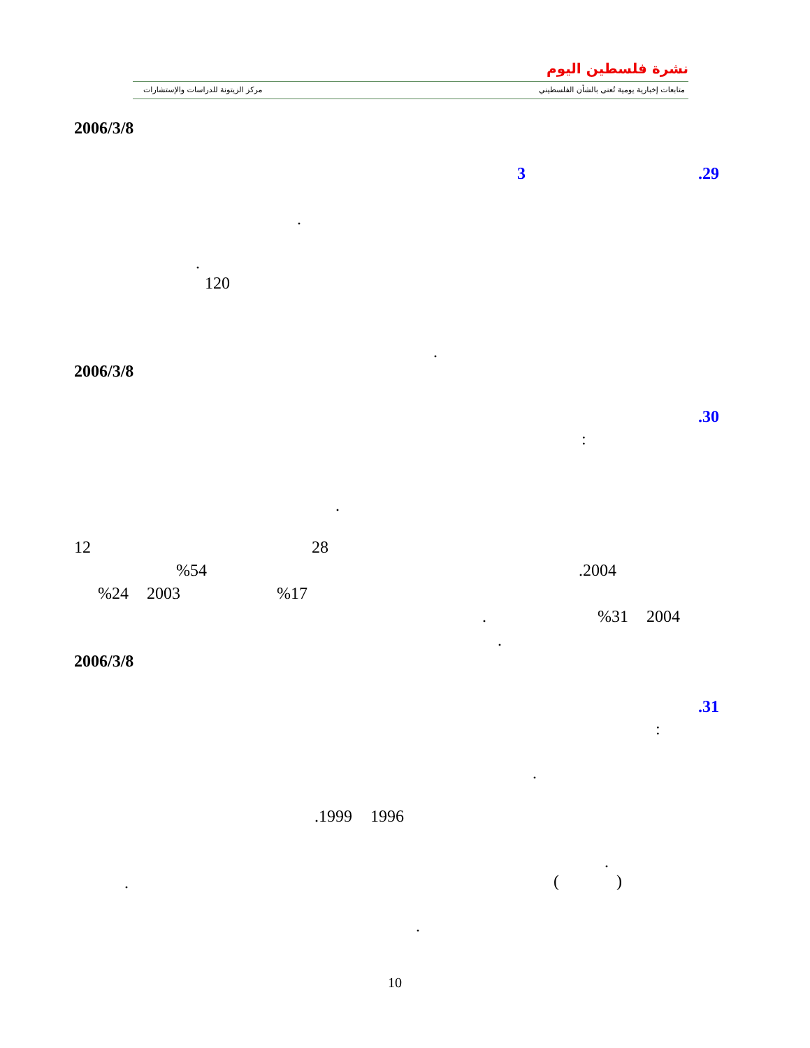مركز الزيتونة للدراسات والإستشارات
نشرة فلسطين اليوم
متابعات إخبارية يومية تُعنى بالشأن الفلسطيني
2006/3/8
.29 3
.
.
120
.
2006/3/8
.30
:
.
12 28
%54 .2004
%24 2003 %17
. %31 2004
.
2006/3/8
.31
:
.
.1999 1996
.
( )
.
.
10